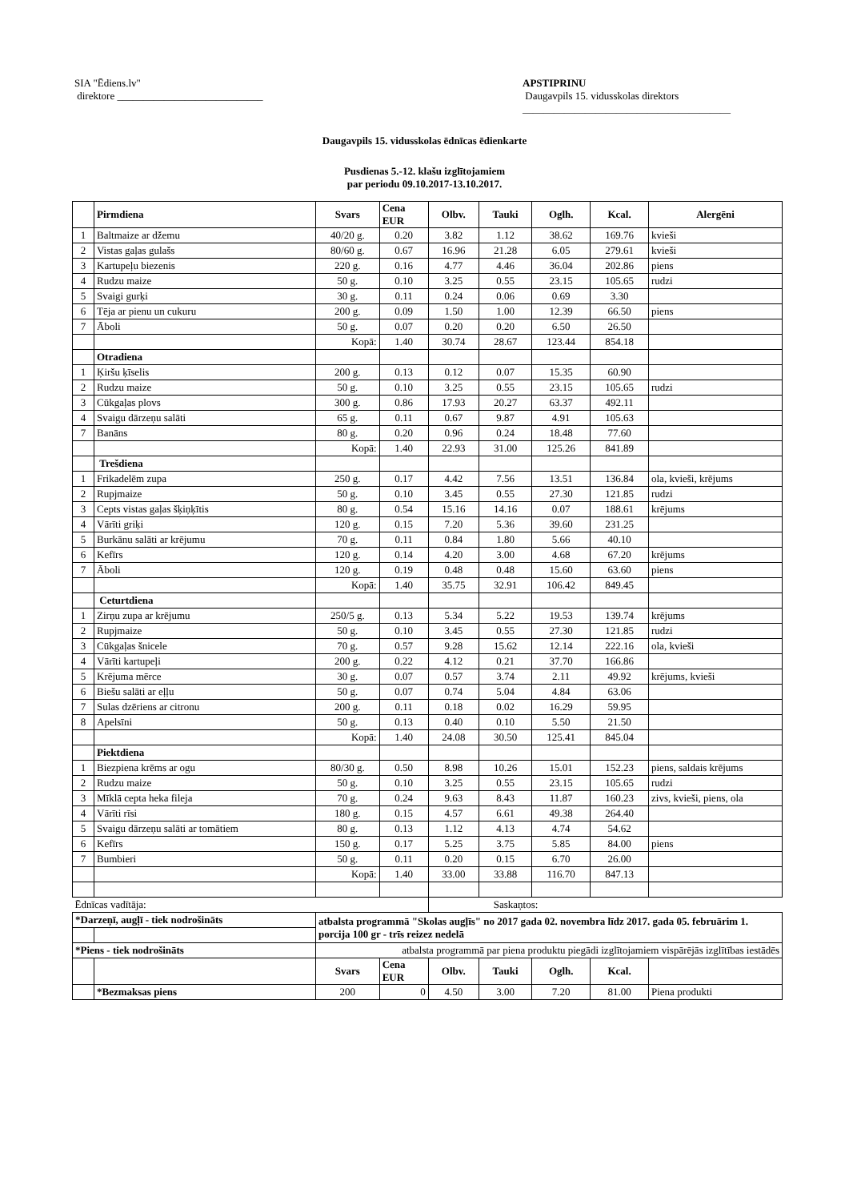SIA "Ēdiens.lv"
direktore ____________________________
APSTIPRINU
Daugavpils 15. vidusskolas direktors
________________________________________
Daugavpils 15. vidusskolas ēdnīcas ēdienkarte
Pusdienas 5.-12. klašu izglītojamiem
par periodu 09.10.2017-13.10.2017.
| | Pirmdiena | Svars | Cena EUR | Olbv. | Tauki | Oglh. | Kcal. | Alergēni |
| --- | --- | --- | --- | --- | --- | --- | --- | --- |
| 1 | Baltmaize ar džemu | 40/20 g. | 0.20 | 3.82 | 1.12 | 38.62 | 169.76 | kvieši |
| 2 | Vistas gaļas gulašs | 80/60 g. | 0.67 | 16.96 | 21.28 | 6.05 | 279.61 | kvieši |
| 3 | Kartupeļu biezenis | 220 g. | 0.16 | 4.77 | 4.46 | 36.04 | 202.86 | piens |
| 4 | Rudzu maize | 50 g. | 0.10 | 3.25 | 0.55 | 23.15 | 105.65 | rudzi |
| 5 | Svaigi gurķi | 30 g. | 0.11 | 0.24 | 0.06 | 0.69 | 3.30 | |
| 6 | Tēja ar pienu un cukuru | 200 g. | 0.09 | 1.50 | 1.00 | 12.39 | 66.50 | piens |
| 7 | Āboli | 50 g. | 0.07 | 0.20 | 0.20 | 6.50 | 26.50 | |
| | | Kopā: | 1.40 | 30.74 | 28.67 | 123.44 | 854.18 | |
| | Otradiena | | | | | | | |
| 1 | Ķiršu ķīselis | 200 g. | 0.13 | 0.12 | 0.07 | 15.35 | 60.90 | |
| 2 | Rudzu maize | 50 g. | 0.10 | 3.25 | 0.55 | 23.15 | 105.65 | rudzi |
| 3 | Cūkgaļas plovs | 300 g. | 0.86 | 17.93 | 20.27 | 63.37 | 492.11 | |
| 4 | Svaigu dārzeņu salāti | 65 g. | 0.11 | 0.67 | 9.87 | 4.91 | 105.63 | |
| 7 | Banāns | 80 g. | 0.20 | 0.96 | 0.24 | 18.48 | 77.60 | |
| | | Kopā: | 1.40 | 22.93 | 31.00 | 125.26 | 841.89 | |
| | Trešdiena | | | | | | | |
| 1 | Frikadelēm zupa | 250 g. | 0.17 | 4.42 | 7.56 | 13.51 | 136.84 | ola, kvieši, krējums |
| 2 | Rupjmaize | 50 g. | 0.10 | 3.45 | 0.55 | 27.30 | 121.85 | rudzi |
| 3 | Cepts vistas gaļas šķiņķītis | 80 g. | 0.54 | 15.16 | 14.16 | 0.07 | 188.61 | krējums |
| 4 | Vārīti griķi | 120 g. | 0.15 | 7.20 | 5.36 | 39.60 | 231.25 | |
| 5 | Burkānu salāti ar krējumu | 70 g. | 0.11 | 0.84 | 1.80 | 5.66 | 40.10 | |
| 6 | Kefīrs | 120 g. | 0.14 | 4.20 | 3.00 | 4.68 | 67.20 | krējums |
| 7 | Āboli | 120 g. | 0.19 | 0.48 | 0.48 | 15.60 | 63.60 | piens |
| | | Kopā: | 1.40 | 35.75 | 32.91 | 106.42 | 849.45 | |
| | Ceturtdiena | | | | | | | |
| 1 | Zirņu zupa ar krējumu | 250/5 g. | 0.13 | 5.34 | 5.22 | 19.53 | 139.74 | krējums |
| 2 | Rupjmaize | 50 g. | 0.10 | 3.45 | 0.55 | 27.30 | 121.85 | rudzi |
| 3 | Cūkgaļas šnicele | 70 g. | 0.57 | 9.28 | 15.62 | 12.14 | 222.16 | ola, kvieši |
| 4 | Vārīti kartupeļi | 200 g. | 0.22 | 4.12 | 0.21 | 37.70 | 166.86 | |
| 5 | Krējuma mērce | 30 g. | 0.07 | 0.57 | 3.74 | 2.11 | 49.92 | krējums, kvieši |
| 6 | Biešu salāti ar eļļu | 50 g. | 0.07 | 0.74 | 5.04 | 4.84 | 63.06 | |
| 7 | Sulas dzēriens ar citronu | 200 g. | 0.11 | 0.18 | 0.02 | 16.29 | 59.95 | |
| 8 | Apelsīni | 50 g. | 0.13 | 0.40 | 0.10 | 5.50 | 21.50 | |
| | | Kopā: | 1.40 | 24.08 | 30.50 | 125.41 | 845.04 | |
| | Piektdiena | | | | | | | |
| 1 | Biezpiena krēms ar ogu | 80/30 g. | 0.50 | 8.98 | 10.26 | 15.01 | 152.23 | piens, saldais krējums |
| 2 | Rudzu maize | 50 g. | 0.10 | 3.25 | 0.55 | 23.15 | 105.65 | rudzi |
| 3 | Mīklā cepta heka fileja | 70 g. | 0.24 | 9.63 | 8.43 | 11.87 | 160.23 | zivs, kvieši, piens, ola |
| 4 | Vārīti rīsi | 180 g. | 0.15 | 4.57 | 6.61 | 49.38 | 264.40 | |
| 5 | Svaigu dārzeņu salāti ar tomātiem | 80 g. | 0.13 | 1.12 | 4.13 | 4.74 | 54.62 | |
| 6 | Kefīrs | 150 g. | 0.17 | 5.25 | 3.75 | 5.85 | 84.00 | piens |
| 7 | Bumbieri | 50 g. | 0.11 | 0.20 | 0.15 | 6.70 | 26.00 | |
| | | Kopā: | 1.40 | 33.00 | 33.88 | 116.70 | 847.13 | |
| Ēdnīcas vadītāja: | | | | Saskaņtos: | | | | |
| *Darzeņī, augļī - tiek nodrošināts | | atbalsta programmā "Skolas augļīs" no 2017 gada 02. novembra līdz 2017. gada 05. februārim 1. porcija 100 gr - trīs reizez nedelā | | | | | | |
| *Piens - tiek nodrošināts | | atbalsta programmā par piena produktu piegādi izglītojamiem vispārējās izglītības iestādēs | | | | | | |
| | | Svars | Cena EUR | Olbv. | Tauki | Oglh. | Kcal. | |
| | *Bezmaksas piens | 200 | 0 | 4.50 | 3.00 | 7.20 | 81.00 | Piena produkti |